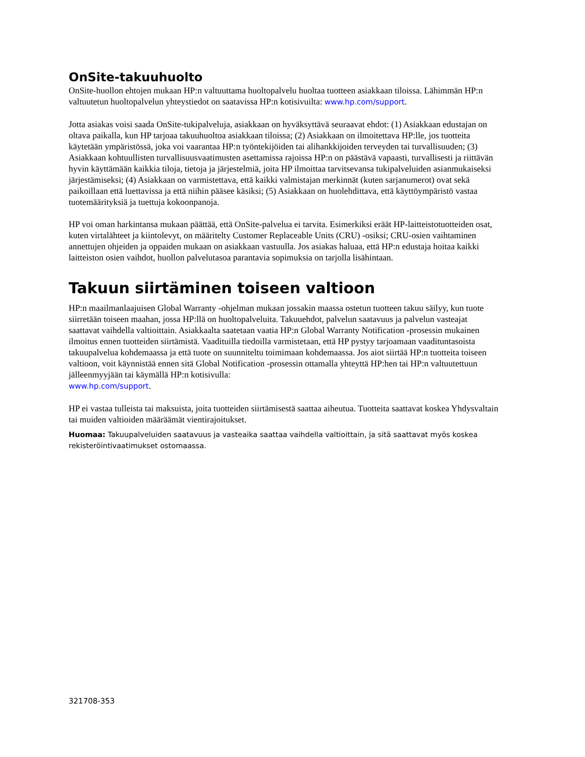OnSite-takuuhuolto
OnSite-huollon ehtojen mukaan HP:n valtuuttama huoltopalvelu huoltaa tuotteen asiakkaan tiloissa. Lähimmän HP:n valtuutetun huoltopalvelun yhteystiedot on saatavissa HP:n kotisivuilta: www.hp.com/support.
Jotta asiakas voisi saada OnSite-tukipalveluja, asiakkaan on hyväksyttävä seuraavat ehdot: (1) Asiakkaan edustajan on oltava paikalla, kun HP tarjoaa takuuhuoltoa asiakkaan tiloissa; (2) Asiakkaan on ilmoitettava HP:lle, jos tuotteita käytetään ympäristössä, joka voi vaarantaa HP:n työntekijöiden tai alihankkijoiden terveyden tai turvallisuuden; (3) Asiakkaan kohtuullisten turvallisuusvaatimusten asettamissa rajoissa HP:n on päästävä vapaasti, turvallisesti ja riittävän hyvin käyttämään kaikkia tiloja, tietoja ja järjestelmiä, joita HP ilmoittaa tarvitsevansa tukipalveluiden asianmukaiseksi järjestämiseksi; (4) Asiakkaan on varmistettava, että kaikki valmistajan merkinnät (kuten sarjanumerot) ovat sekä paikoillaan että luettavissa ja että niihin pääsee käsiksi; (5) Asiakkaan on huolehdittava, että käyttöympäristö vastaa tuotemäärityksiä ja tuettuja kokoonpanoja.
HP voi oman harkintansa mukaan päättää, että OnSite-palvelua ei tarvita. Esimerkiksi eräät HP-laitteistotuotteiden osat, kuten virtalähteet ja kiintolevyt, on määritelty Customer Replaceable Units (CRU) -osiksi; CRU-osien vaihtaminen annettujen ohjeiden ja oppaiden mukaan on asiakkaan vastuulla. Jos asiakas haluaa, että HP:n edustaja hoitaa kaikki laitteiston osien vaihdot, huollon palvelutasoa parantavia sopimuksia on tarjolla lisähintaan.
Takuun siirtäminen toiseen valtioon
HP:n maailmanlaajuisen Global Warranty -ohjelman mukaan jossakin maassa ostetun tuotteen takuu säilyy, kun tuote siirretään toiseen maahan, jossa HP:llä on huoltopalveluita. Takuuehdot, palvelun saatavuus ja palvelun vasteajat saattavat vaihdella valtioittain. Asiakkaalta saatetaan vaatia HP:n Global Warranty Notification -prosessin mukainen ilmoitus ennen tuotteiden siirtämistä. Vaadituilla tiedoilla varmistetaan, että HP pystyy tarjoamaan vaadituntasoista takuupalvelua kohdemaassa ja että tuote on suunniteltu toimimaan kohdemaassa. Jos aiot siirtää HP:n tuotteita toiseen valtioon, voit käynnistää ennen sitä Global Notification -prosessin ottamalla yhteyttä HP:hen tai HP:n valtuutettuun jälleenmyyjään tai käymällä HP:n kotisivulla:
www.hp.com/support.
HP ei vastaa tulleista tai maksuista, joita tuotteiden siirtämisestä saattaa aiheutua. Tuotteita saattavat koskea Yhdysvaltain tai muiden valtioiden määräämät vientirajoitukset.
Huomaa: Takuupalveluiden saatavuus ja vasteaika saattaa vaihdella valtioittain, ja sitä saattavat myös koskea rekisteröintivaatimukset ostomaassa.
321708-353